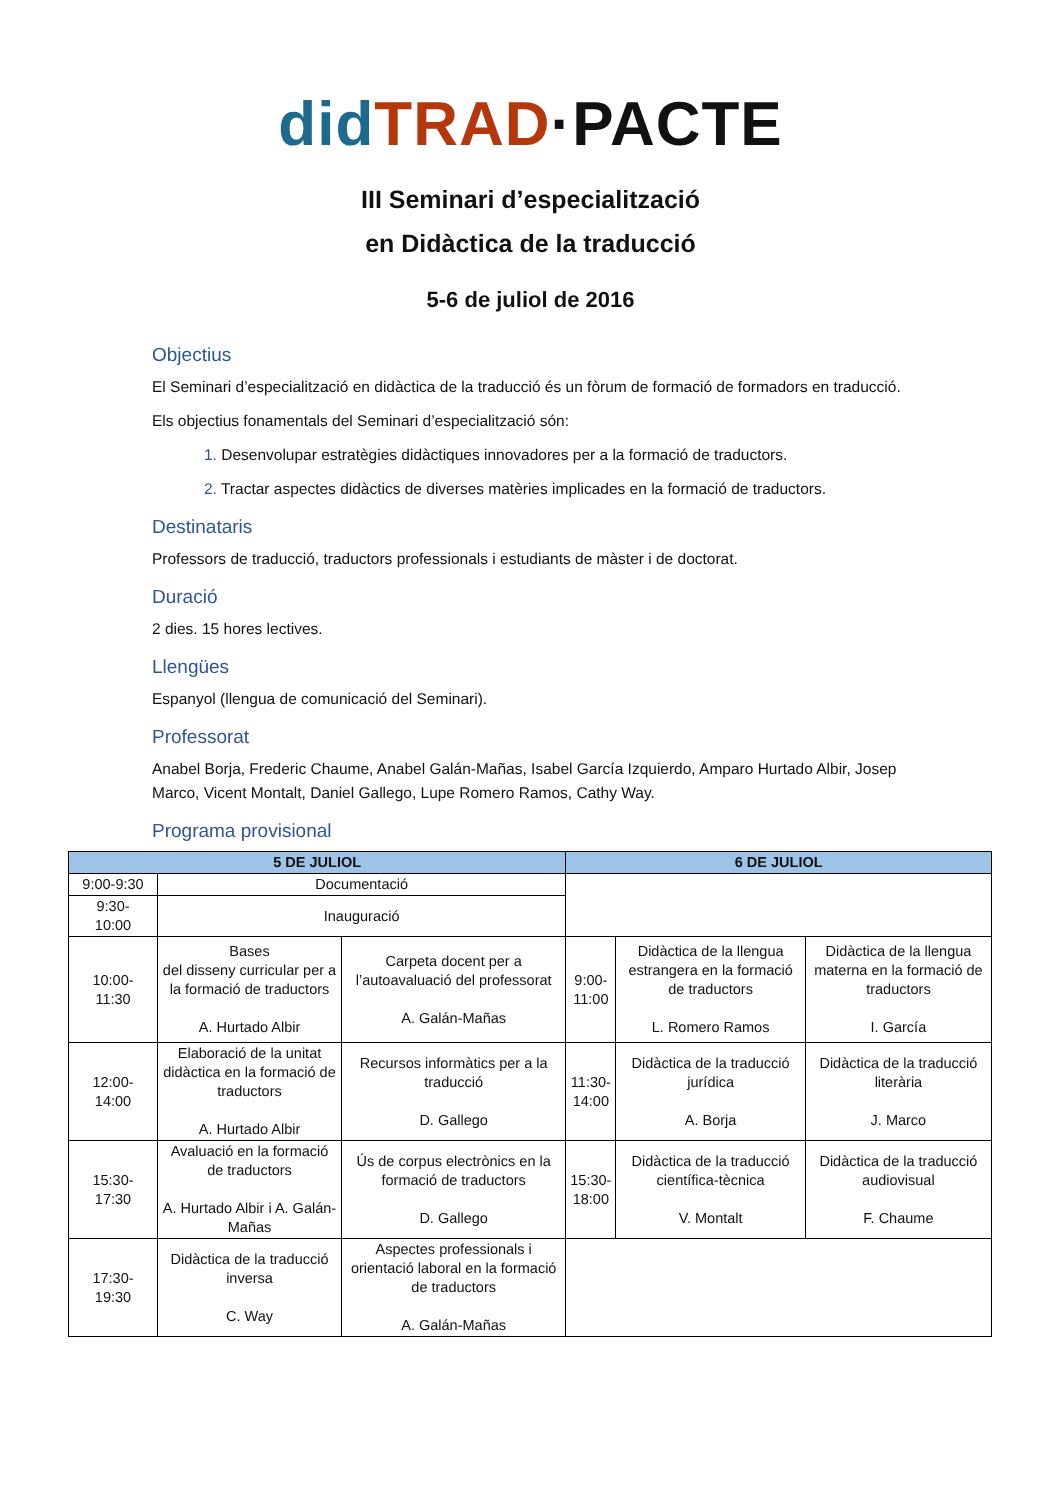did TRAD·PACTE
III Seminari d’especialització
en Didàctica de la traducció
5-6 de juliol de 2016
Objectius
El Seminari d’especialització en didàctica de la traducció és un fòrum de formació de formadors en traducció.
Els objectius fonamentals del Seminari d’especialització són:
1. Desenvolupar estratègies didàctiques innovadores per a la formació de traductors.
2. Tractar aspectes didàctics de diverses matèries implicades en la formació de traductors.
Destinataris
Professors de traducció, traductors professionals i estudiants de màster i de doctorat.
Duració
2 dies. 15 hores lectives.
Llengües
Espanyol (llengua de comunicació del Seminari).
Professorat
Anabel Borja, Frederic Chaume, Anabel Galán-Mañas, Isabel García Izquierdo, Amparo Hurtado Albir, Josep Marco, Vicent Montalt, Daniel Gallego, Lupe Romero Ramos, Cathy Way.
Programa provisional
| 5 DE JULIOL | | | 6 DE JULIOL | | |
| --- | --- | --- | --- | --- | --- |
| 9:00-9:30 | Documentació | | | | |
| 9:30- 10:00 | Inauguració | | | | |
| 10:00- 11:30 | Bases del disseny curricular per a la formació de traductors A. Hurtado Albir | Carpeta docent per a l’autoavaluació del professorat A. Galán-Mañas | 9:00- 11:00 | Didàctica de la llengua estrangera en la formació de traductors L. Romero Ramos | Didàctica de la llengua materna en la formació de traductors I. García |
| 12:00- 14:00 | Elaboració de la unitat didàctica en la formació de traductors A. Hurtado Albir | Recursos informàtics per a la traducció D. Gallego | 11:30- 14:00 | Didàctica de la traducció jurídica A. Borja | Didàctica de la traducció literària J. Marco |
| 15:30- 17:30 | Avaluació en la formació de traductors A. Hurtado Albir i A. Galán-Mañas | Ús de corpus electrònics en la formació de traductors D. Gallego | 15:30- 18:00 | Didàctica de la traducció científica-tècnica V. Montalt | Didàctica de la traducció audiovisual F. Chaume |
| 17:30- 19:30 | Didàctica de la traducció inversa C. Way | Aspectes professionals i orientació laboral en la formació de traductors A. Galán-Mañas | | | |